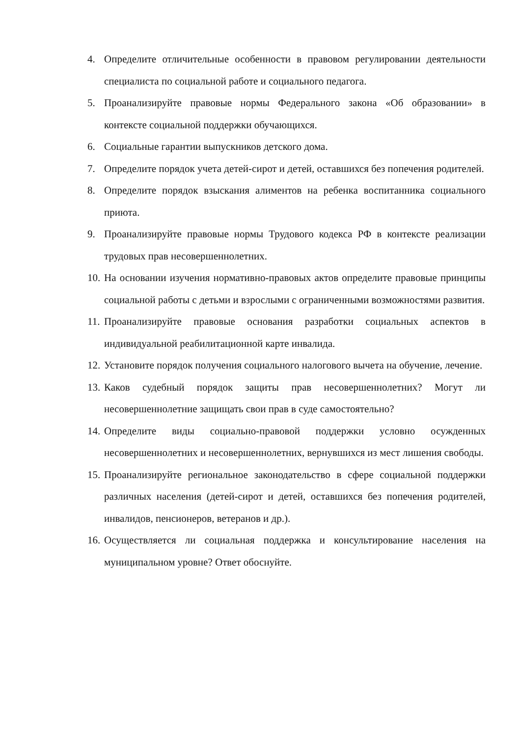4. Определите отличительные особенности в правовом регулировании деятельности специалиста по социальной работе и социального педагога.
5. Проанализируйте правовые нормы Федерального закона «Об образовании» в контексте социальной поддержки обучающихся.
6. Социальные гарантии выпускников детского дома.
7. Определите порядок учета детей-сирот и детей, оставшихся без попечения родителей.
8. Определите порядок взыскания алиментов на ребенка воспитанника социального приюта.
9. Проанализируйте правовые нормы Трудового кодекса РФ в контексте реализации трудовых прав несовершеннолетних.
10. На основании изучения нормативно-правовых актов определите правовые принципы социальной работы с детьми и взрослыми с ограниченными возможностями развития.
11. Проанализируйте правовые основания разработки социальных аспектов в индивидуальной реабилитационной карте инвалида.
12. Установите порядок получения социального налогового вычета на обучение, лечение.
13. Каков судебный порядок защиты прав несовершеннолетних? Могут ли несовершеннолетние защищать свои прав в суде самостоятельно?
14. Определите виды социально-правовой поддержки условно осужденных несовершеннолетних и несовершеннолетних, вернувшихся из мест лишения свободы.
15. Проанализируйте региональное законодательство в сфере социальной поддержки различных населения (детей-сирот и детей, оставшихся без попечения родителей, инвалидов, пенсионеров, ветеранов и др.).
16. Осуществляется ли социальная поддержка и консультирование населения на муниципальном уровне? Ответ обоснуйте.